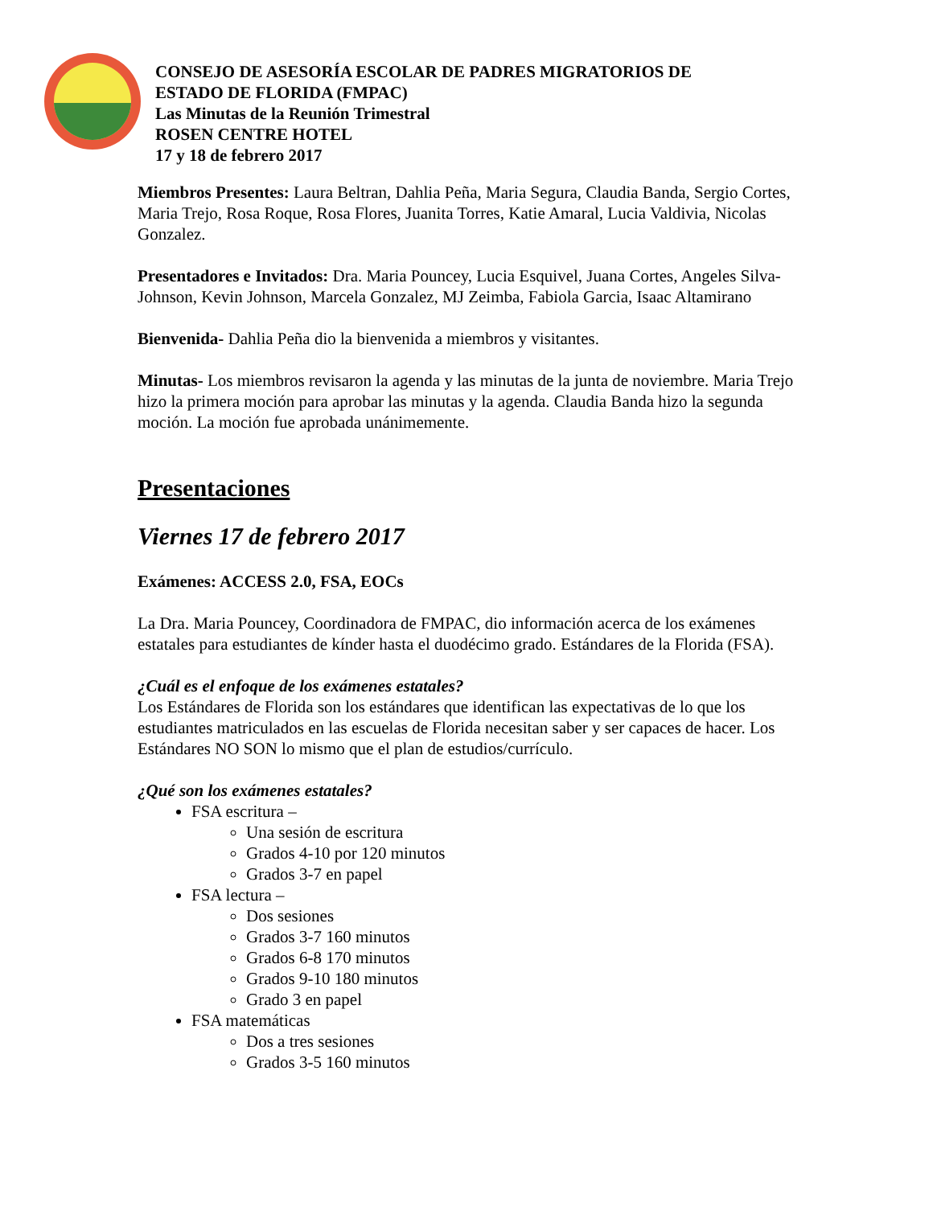CONSEJO DE ASESORÍA ESCOLAR DE PADRES MIGRATORIOS DE
ESTADO DE FLORIDA (FMPAC)
Las Minutas de la Reunión Trimestral
ROSEN CENTRE HOTEL
17 y 18 de febrero 2017
Miembros Presentes: Laura Beltran, Dahlia Peña, Maria Segura, Claudia Banda, Sergio Cortes, Maria Trejo, Rosa Roque, Rosa Flores, Juanita Torres, Katie Amaral, Lucia Valdivia, Nicolas Gonzalez.
Presentadores e Invitados: Dra. Maria Pouncey, Lucia Esquivel, Juana Cortes, Angeles Silva-Johnson, Kevin Johnson, Marcela Gonzalez, MJ Zeimba, Fabiola Garcia, Isaac Altamirano
Bienvenida- Dahlia Peña dio la bienvenida a miembros y visitantes.
Minutas- Los miembros revisaron la agenda y las minutas de la junta de noviembre. Maria Trejo hizo la primera moción para aprobar las minutas y la agenda. Claudia Banda hizo la segunda moción. La moción fue aprobada unánimemente.
Presentaciones
Viernes 17 de febrero 2017
Exámenes: ACCESS 2.0, FSA, EOCs
La Dra. Maria Pouncey, Coordinadora de FMPAC, dio información acerca de los exámenes estatales para estudiantes de kínder hasta el duodécimo grado. Estándares de la Florida (FSA).
¿Cuál es el enfoque de los exámenes estatales?
Los Estándares de Florida son los estándares que identifican las expectativas de lo que los estudiantes matriculados en las escuelas de Florida necesitan saber y ser capaces de hacer. Los Estándares NO SON lo mismo que el plan de estudios/currículo.
¿Qué son los exámenes estatales?
FSA escritura –
Una sesión de escritura
Grados 4-10 por 120 minutos
Grados 3-7 en papel
FSA lectura –
Dos sesiones
Grados 3-7 160 minutos
Grados 6-8 170 minutos
Grados 9-10 180 minutos
Grado 3 en papel
FSA matemáticas
Dos a tres sesiones
Grados 3-5 160 minutos